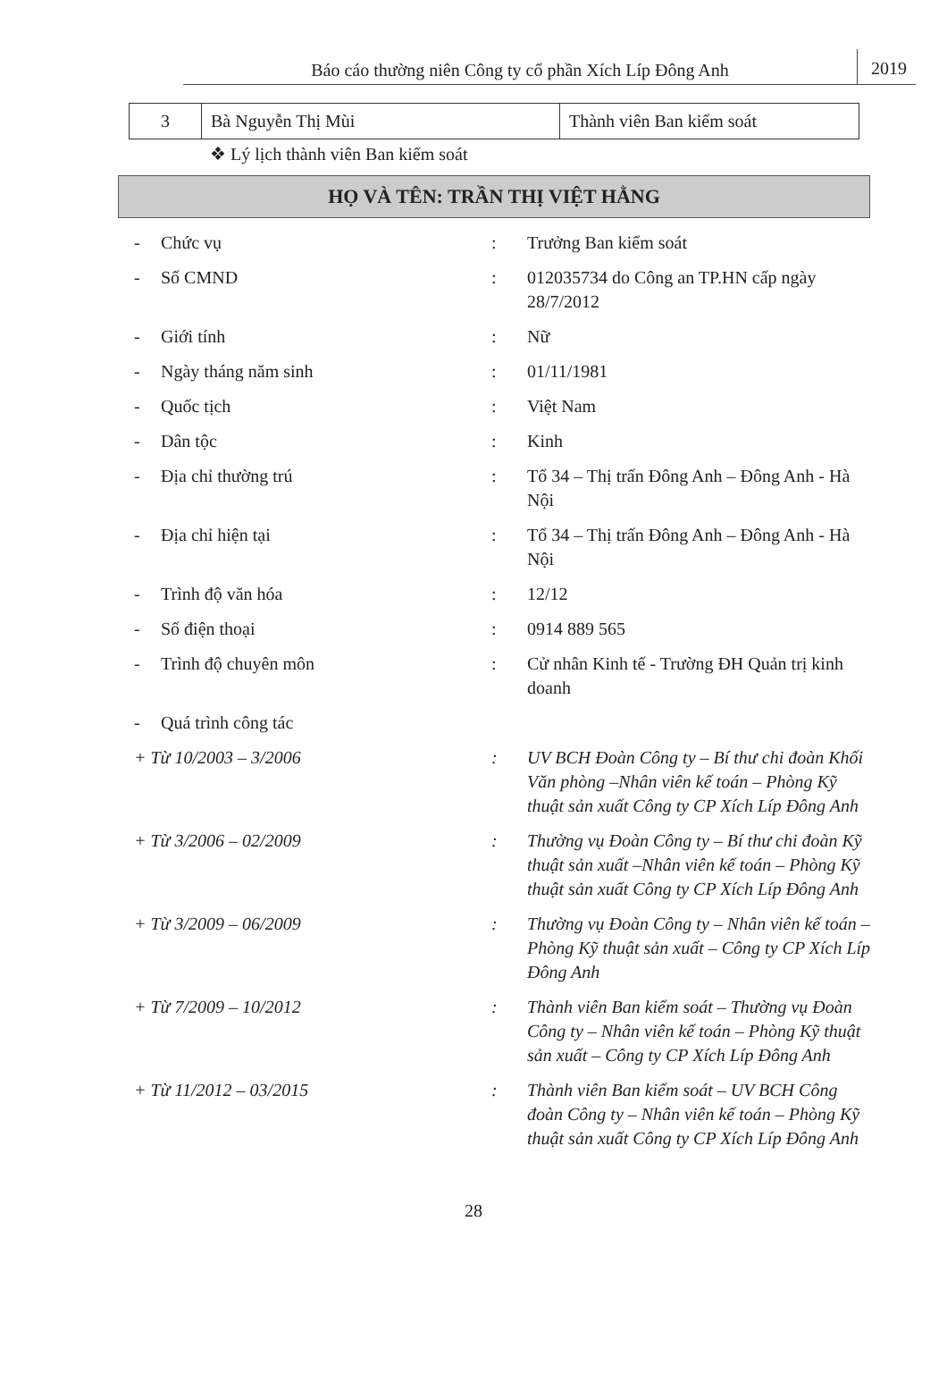Báo cáo thường niên Công ty cổ phần Xích Líp Đông Anh
2019
| 3 | Bà Nguyễn Thị Mùi | Thành viên Ban kiểm soát |
❖ Lý lịch thành viên Ban kiểm soát
HỌ VÀ TÊN: TRẦN THỊ VIỆT HẰNG
| - | Chức vụ | : | Trưởng Ban kiểm soát |
| - | Số CMND | : | 012035734 do Công an TP.HN cấp ngày 28/7/2012 |
| - | Giới tính | : | Nữ |
| - | Ngày tháng năm sinh | : | 01/11/1981 |
| - | Quốc tịch | : | Việt Nam |
| - | Dân tộc | : | Kinh |
| - | Địa chỉ thường trú | : | Tổ 34 – Thị trấn Đông Anh – Đông Anh - Hà Nội |
| - | Địa chỉ hiện tại | : | Tổ 34 – Thị trấn Đông Anh – Đông Anh - Hà Nội |
| - | Trình độ văn hóa | : | 12/12 |
| - | Số điện thoại | : | 0914 889 565 |
| - | Trình độ chuyên môn | : | Cử nhân Kinh tế - Trường ĐH Quản trị kinh doanh |
| - | Quá trình công tác | | |
| + Từ 10/2003 – 3/2006 | | : | UV BCH Đoàn Công ty – Bí thư chi đoàn Khối Văn phòng –Nhân viên kế toán – Phòng Kỹ thuật sản xuất Công ty CP Xích Líp Đông Anh |
| + Từ 3/2006 – 02/2009 | | : | Thường vụ Đoàn Công ty – Bí thư chi đoàn Kỹ thuật sản xuất –Nhân viên kế toán – Phòng Kỹ thuật sản xuất Công ty CP Xích Líp Đông Anh |
| + Từ 3/2009 – 06/2009 | | : | Thường vụ Đoàn Công ty – Nhân viên kế toán – Phòng Kỹ thuật sản xuất – Công ty CP Xích Líp Đông Anh |
| + Từ 7/2009 – 10/2012 | | : | Thành viên Ban kiểm soát – Thường vụ Đoàn Công ty – Nhân viên kế toán – Phòng Kỹ thuật sản xuất – Công ty CP Xích Líp Đông Anh |
| + Từ 11/2012 – 03/2015 | | : | Thành viên Ban kiểm soát – UV BCH Công đoàn Công ty – Nhân viên kế toán – Phòng Kỹ thuật sản xuất Công ty CP Xích Líp Đông Anh |
28